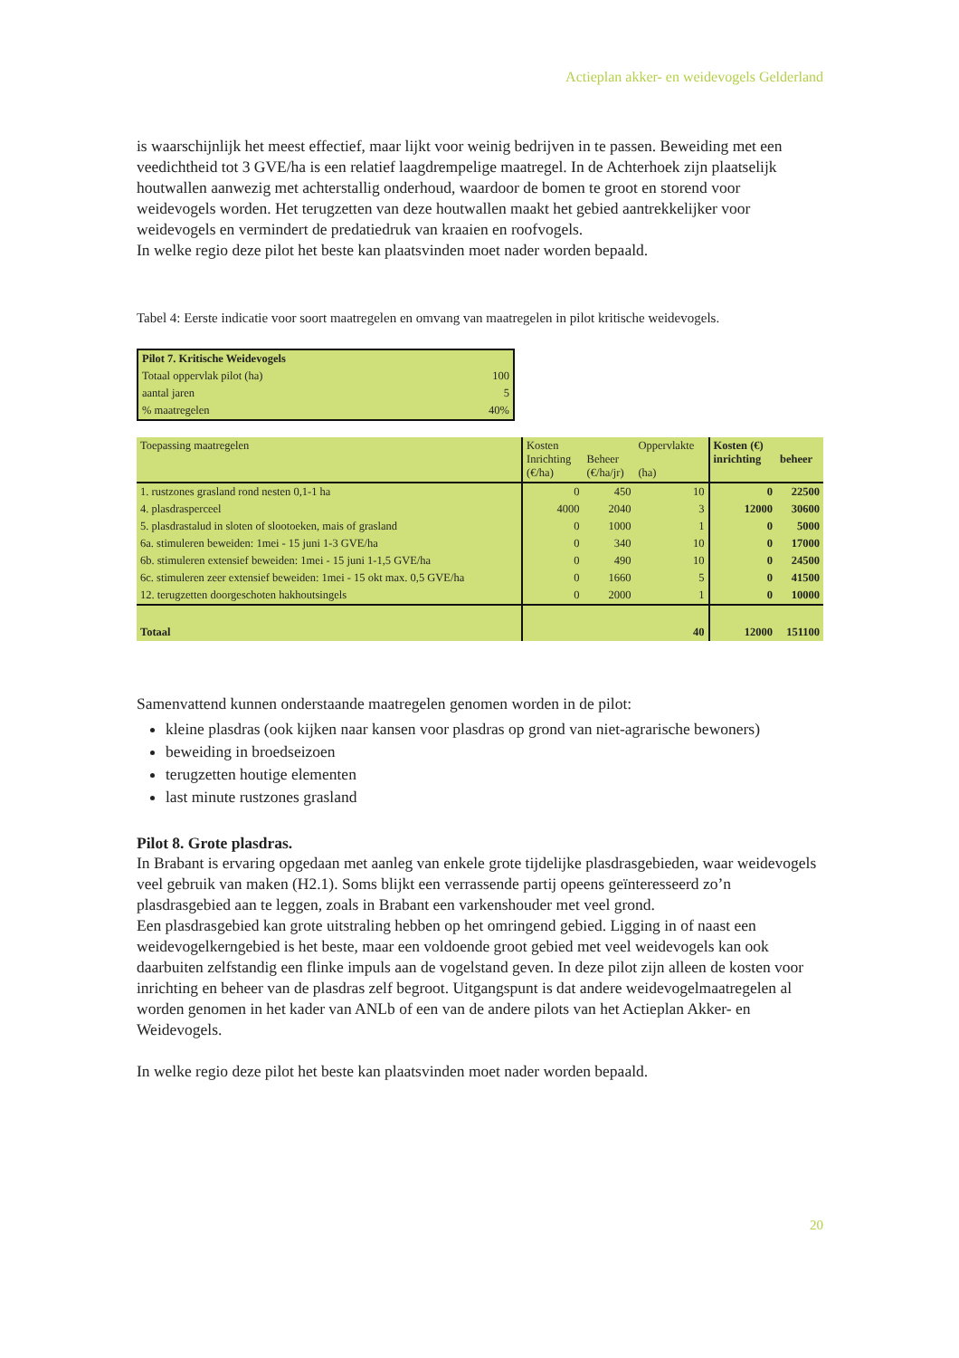Actieplan akker- en weidevogels Gelderland
is waarschijnlijk het meest effectief, maar lijkt voor weinig bedrijven in te passen. Beweiding met een veedichtheid tot 3 GVE/ha is een relatief laagdrempelige maatregel. In de Achterhoek zijn plaatselijk houtwallen aanwezig met achterstallig onderhoud, waardoor de bomen te groot en storend voor weidevogels worden. Het terugzetten van deze houtwallen maakt het gebied aantrekkelijker voor weidevogels en vermindert de predatiedruk van kraaien en roofvogels.
In welke regio deze pilot het beste kan plaatsvinden moet nader worden bepaald.
Tabel 4: Eerste indicatie voor soort maatregelen en omvang van maatregelen in pilot kritische weidevogels.
| Pilot 7. Kritische Weidevogels | |
| --- | --- |
| Totaal oppervlak pilot (ha) | 100 |
| aantal jaren | 5 |
| % maatregelen | 40% |
| Toepassing maatregelen | Kosten Inrichting (€/ha) | Beheer (€/ha/jr) | Oppervlakte (ha) | Kosten (€) inrichting | beheer |
| --- | --- | --- | --- | --- | --- |
| 1. rustzones grasland rond nesten 0,1-1 ha | 0 | 450 | 10 | 0 | 22500 |
| 4. plasdrasperceel | 4000 | 2040 | 3 | 12000 | 30600 |
| 5. plasdrastalud in sloten of slootoeken, mais of grasland | 0 | 1000 | 1 | 0 | 5000 |
| 6a. stimuleren beweiden: 1mei - 15 juni 1-3 GVE/ha | 0 | 340 | 10 | 0 | 17000 |
| 6b. stimuleren extensief beweiden: 1mei - 15 juni 1-1,5 GVE/ha | 0 | 490 | 10 | 0 | 24500 |
| 6c. stimuleren zeer extensief beweiden: 1mei - 15 okt max. 0,5 GVE/ha | 0 | 1660 | 5 | 0 | 41500 |
| 12. terugzetten doorgeschoten hakhoutsingels | 0 | 2000 | 1 | 0 | 10000 |
| Totaal | | | 40 | 12000 | 151100 |
Samenvattend kunnen onderstaande maatregelen genomen worden in de pilot:
kleine plasdras (ook kijken naar kansen voor plasdras op grond van niet-agrarische bewoners)
beweiding in broedseizoen
terugzetten houtige elementen
last minute rustzones grasland
Pilot 8. Grote plasdras.
In Brabant is ervaring opgedaan met aanleg van enkele grote tijdelijke plasdrasgebieden, waar weidevogels veel gebruik van maken (H2.1). Soms blijkt een verrassende partij opeens geïnteresseerd zo’n plasdrasgebied aan te leggen, zoals in Brabant een varkenshouder met veel grond.
Een plasdrasgebied kan grote uitstraling hebben op het omringend gebied. Ligging in of naast een weidevogelkerngebied is het beste, maar een voldoende groot gebied met veel weidevogels kan ook daarbuiten zelfstandig een flinke impuls aan de vogelstand geven. In deze pilot zijn alleen de kosten voor inrichting en beheer van de plasdras zelf begroot. Uitgangspunt is dat andere weidevogelmaatregelen al worden genomen in het kader van ANLb of een van de andere pilots van het Actieplan Akker- en Weidevogels.
In welke regio deze pilot het beste kan plaatsvinden moet nader worden bepaald.
20